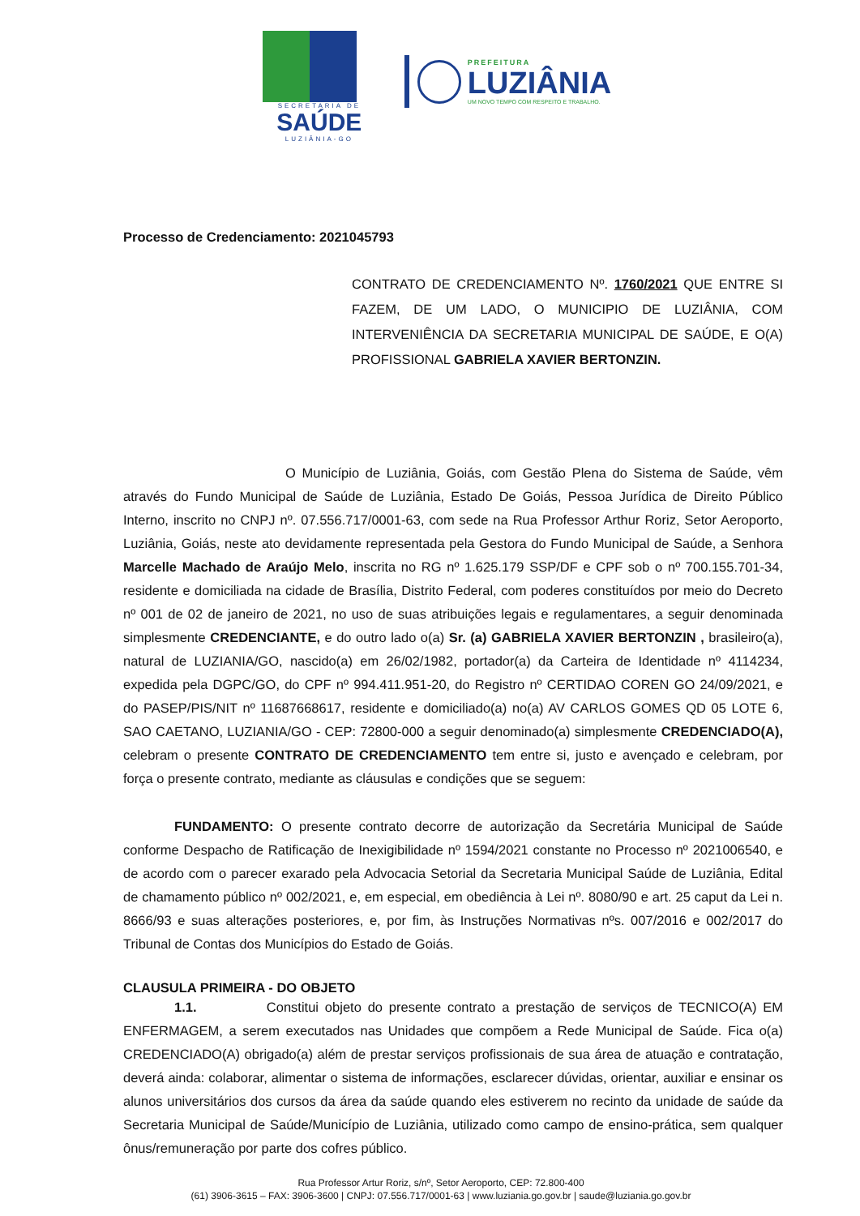SECRETARIA DE
SAÚDE
LUZIÂNIA-GO
PREFEITURA
LUZIÂNIA
UM NOVO TEMPO COM RESPEITO E TRABALHO.
Processo de Credenciamento: 2021045793
CONTRATO DE CREDENCIAMENTO Nº. 1760/2021 QUE ENTRE SI FAZEM, DE UM LADO, O MUNICIPIO DE LUZIÂNIA, COM INTERVENIÊNCIA DA SECRETARIA MUNICIPAL DE SAÚDE, E O(A) PROFISSIONAL GABRIELA XAVIER BERTONZIN.
O Município de Luziânia, Goiás, com Gestão Plena do Sistema de Saúde, vêm através do Fundo Municipal de Saúde de Luziânia, Estado De Goiás, Pessoa Jurídica de Direito Público Interno, inscrito no CNPJ nº. 07.556.717/0001-63, com sede na Rua Professor Arthur Roriz, Setor Aeroporto, Luziânia, Goiás, neste ato devidamente representada pela Gestora do Fundo Municipal de Saúde, a Senhora Marcelle Machado de Araújo Melo, inscrita no RG nº 1.625.179 SSP/DF e CPF sob o nº 700.155.701-34, residente e domiciliada na cidade de Brasília, Distrito Federal, com poderes constituídos por meio do Decreto nº 001 de 02 de janeiro de 2021, no uso de suas atribuições legais e regulamentares, a seguir denominada simplesmente CREDENCIANTE, e do outro lado o(a) Sr. (a) GABRIELA XAVIER BERTONZIN , brasileiro(a), natural de LUZIANIA/GO, nascido(a) em 26/02/1982, portador(a) da Carteira de Identidade nº 4114234, expedida pela DGPC/GO, do CPF nº 994.411.951-20, do Registro nº CERTIDAO COREN GO 24/09/2021, e do PASEP/PIS/NIT nº 11687668617, residente e domiciliado(a) no(a) AV CARLOS GOMES QD 05 LOTE 6, SAO CAETANO, LUZIANIA/GO - CEP: 72800-000 a seguir denominado(a) simplesmente CREDENCIADO(A), celebram o presente CONTRATO DE CREDENCIAMENTO tem entre si, justo e avençado e celebram, por força o presente contrato, mediante as cláusulas e condições que se seguem:
FUNDAMENTO: O presente contrato decorre de autorização da Secretária Municipal de Saúde conforme Despacho de Ratificação de Inexigibilidade nº 1594/2021 constante no Processo nº 2021006540, e de acordo com o parecer exarado pela Advocacia Setorial da Secretaria Municipal Saúde de Luziânia, Edital de chamamento público nº 002/2021, e, em especial, em obediência à Lei nº. 8080/90 e art. 25 caput da Lei n. 8666/93 e suas alterações posteriores, e, por fim, às Instruções Normativas nºs. 007/2016 e 002/2017 do Tribunal de Contas dos Municípios do Estado de Goiás.
CLAUSULA PRIMEIRA - DO OBJETO
1.1. Constitui objeto do presente contrato a prestação de serviços de TECNICO(A) EM ENFERMAGEM, a serem executados nas Unidades que compõem a Rede Municipal de Saúde. Fica o(a) CREDENCIADO(A) obrigado(a) além de prestar serviços profissionais de sua área de atuação e contratação, deverá ainda: colaborar, alimentar o sistema de informações, esclarecer dúvidas, orientar, auxiliar e ensinar os alunos universitários dos cursos da área da saúde quando eles estiverem no recinto da unidade de saúde da Secretaria Municipal de Saúde/Município de Luziânia, utilizado como campo de ensino-prática, sem qualquer ônus/remuneração por parte dos cofres público.
Rua Professor Artur Roriz, s/nº, Setor Aeroporto, CEP: 72.800-400
(61) 3906-3615 – FAX: 3906-3600 | CNPJ: 07.556.717/0001-63 | www.luziania.go.gov.br | saude@luziania.go.gov.br